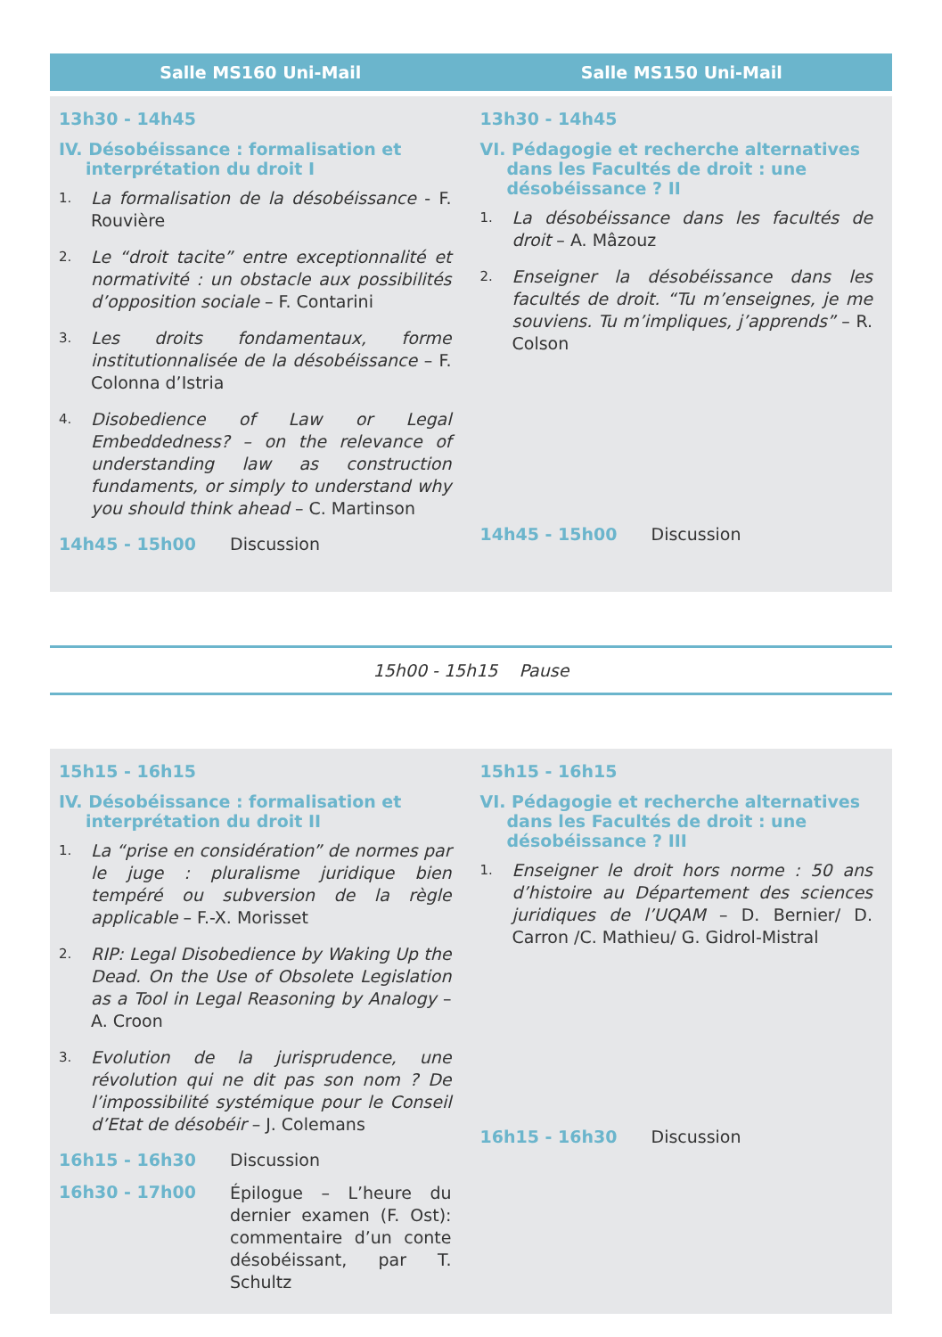Salle MS160 Uni-Mail
13h30 - 14h45
IV. Désobéissance : formalisation et interprétation du droit I
1.
La formalisation de la désobéissance - F. Rouvière
2.
Le “droit tacite” entre exceptionnalité et normativité : un obstacle aux possibilités d’opposition sociale – F. Contarini
3.
Les droits fondamentaux, forme institutionnalisée de la désobéissance – F. Colonna d’Istria
4.
Disobedience of Law or Legal Embeddedness? – on the relevance of understanding law as construction fundaments, or simply to understand why you should think ahead – C. Martinson
14h45 - 15h00 Discussion
Salle MS150 Uni-Mail
13h30 - 14h45
VI. Pédagogie et recherche alternatives dans les Facultés de droit : une désobéissance ? II
1.
La désobéissance dans les facultés de droit – A. Mâzouz
2.
Enseigner la désobéissance dans les facultés de droit. “Tu m’enseignes, je me souviens. Tu m’impliques, j’apprends” – R. Colson
14h45 - 15h00 Discussion
15h00 - 15h15 Pause
15h15 - 16h15
IV. Désobéissance : formalisation et interprétation du droit II
1.
La “prise en considération” de normes par le juge : pluralisme juridique bien tempéré ou subversion de la règle applicable – F.-X. Morisset
2.
RIP: Legal Disobedience by Waking Up the Dead. On the Use of Obsolete Legislation as a Tool in Legal Reasoning by Analogy – A. Croon
3.
Evolution de la jurisprudence, une révolution qui ne dit pas son nom ? De l’impossibilité systémique pour le Conseil d’Etat de désobéir – J. Colemans
16h15 - 16h30 Discussion
16h30 - 17h00
Épilogue – L’heure du dernier examen (F. Ost): commentaire d’un conte désobéissant, par T. Schultz
15h15 - 16h15
VI. Pédagogie et recherche alternatives dans les Facultés de droit : une désobéissance ? III
1.
Enseigner le droit hors norme : 50 ans d’histoire au Département des sciences juridiques de l’UQAM – D. Bernier/ D. Carron /C. Mathieu/ G. Gidrol-Mistral
16h15 - 16h30 Discussion